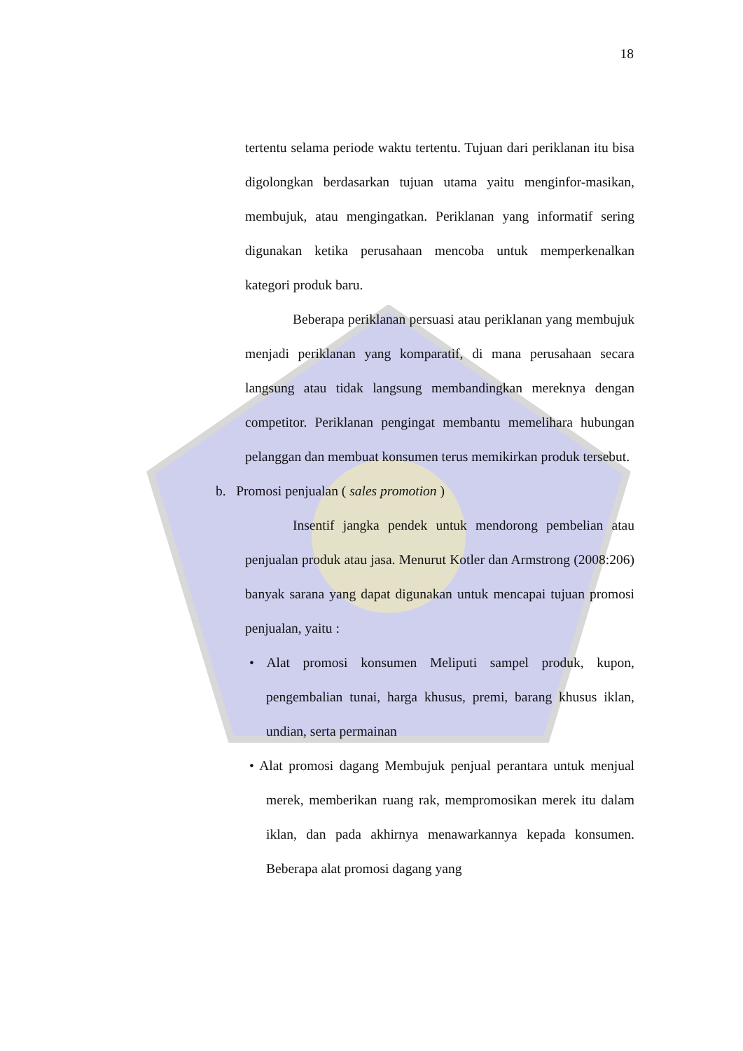18
tertentu selama periode waktu tertentu. Tujuan dari periklanan itu bisa digolongkan berdasarkan tujuan utama yaitu menginfor-masikan, membujuk, atau mengingatkan. Periklanan yang informatif sering digunakan ketika perusahaan mencoba untuk memperkenalkan kategori produk baru.
Beberapa periklanan persuasi atau periklanan yang membujuk menjadi periklanan yang komparatif, di mana perusahaan secara langsung atau tidak langsung membandingkan mereknya dengan competitor. Periklanan pengingat membantu memelihara hubungan pelanggan dan membuat konsumen terus memikirkan produk tersebut.
b. Promosi penjualan ( sales promotion )
Insentif jangka pendek untuk mendorong pembelian atau penjualan produk atau jasa. Menurut Kotler dan Armstrong (2008:206) banyak sarana yang dapat digunakan untuk mencapai tujuan promosi penjualan, yaitu :
• Alat promosi konsumen Meliputi sampel produk, kupon, pengembalian tunai, harga khusus, premi, barang khusus iklan, undian, serta permainan
• Alat promosi dagang Membujuk penjual perantara untuk menjual merek, memberikan ruang rak, mempromosikan merek itu dalam iklan, dan pada akhirnya menawarkannya kepada konsumen. Beberapa alat promosi dagang yang